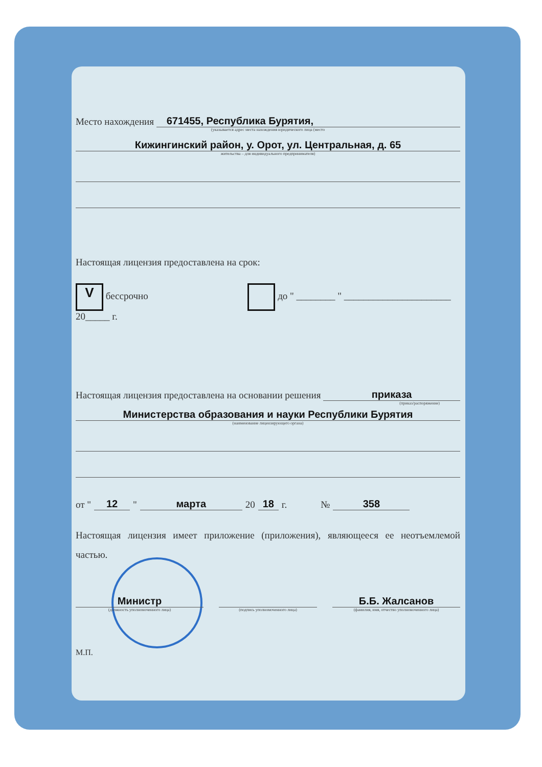Место нахождения 671455, Республика Бурятия,
(указывается адрес места нахождения юридического лица (место
Кижингинский район, у. Орот, ул. Центральная, д. 65
жительства – для индивидуального предпринимателя)
Настоящая лицензия предоставлена на срок:
V бессрочно до " ________ " ______________________ 20_____ г.
Настоящая лицензия предоставлена на основании решения приказа
(приказ/распоряжение)
Министерства образования и науки Республики Бурятия
(наименование лицензирующего органа)
от " 12 " марта 20 18 г. № 358
Настоящая лицензия имеет приложение (приложения), являющееся ее неотъемлемой частью.
Министр
(должность уполномоченного лица)
(подпись уполномоченного лица)
Б.Б. Жалсанов
(фамилия, имя, отчество уполномоченного лица)
М.П.